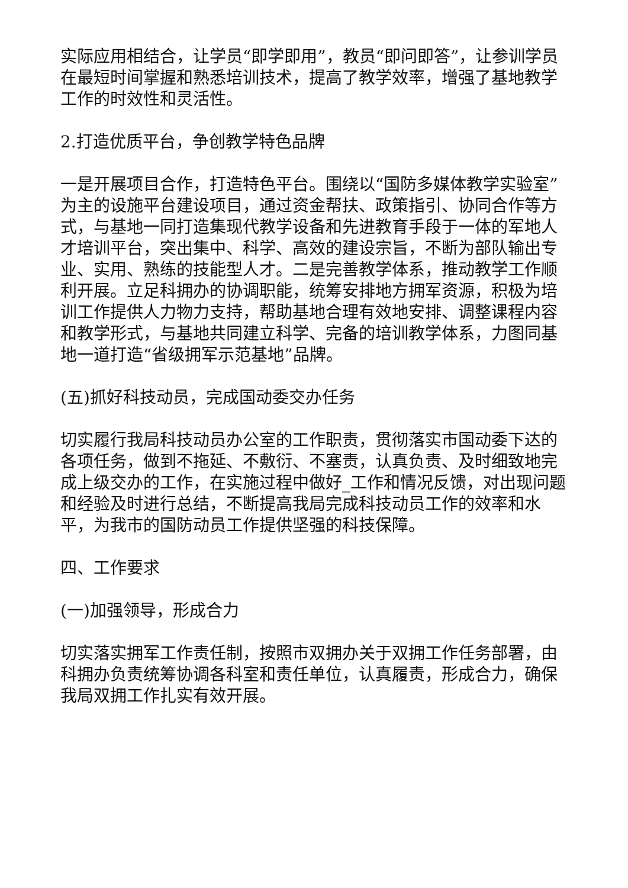实际应用相结合，让学员“即学即用”，教员“即问即答”，让参训学员在最短时间掌握和熟悉培训技术，提高了教学效率，增强了基地教学工作的时效性和灵活性。
2.打造优质平台，争创教学特色品牌
一是开展项目合作，打造特色平台。围绕以“国防多媒体教学实验室”为主的设施平台建设项目，通过资金帮扶、政策指引、协同合作等方式，与基地一同打造集现代教学设备和先进教育手段于一体的军地人才培训平台，突出集中、科学、高效的建设宗旨，不断为部队输出专业、实用、熟练的技能型人才。二是完善教学体系，推动教学工作顺利开展。立足科拥办的协调职能，统筹安排地方拥军资源，积极为培训工作提供人力物力支持，帮助基地合理有效地安排、调整课程内容和教学形式，与基地共同建立科学、完备的培训教学体系，力图同基地一道打造“省级拥军示范基地”品牌。
(五)抓好科技动员，完成国动委交办任务
切实履行我局科技动员办公室的工作职责，贯彻落实市国动委下达的各项任务，做到不拖延、不敷衍、不塞责，认真负责、及时细致地完成上级交办的工作，在实施过程中做好_工作和情况反馈，对出现问题和经验及时进行总结，不断提高我局完成科技动员工作的效率和水平，为我市的国防动员工作提供坚强的科技保障。
四、工作要求
(一)加强领导，形成合力
切实落实拥军工作责任制，按照市双拥办关于双拥工作任务部署，由科拥办负责统筹协调各科室和责任单位，认真履责，形成合力，确保我局双拥工作扎实有效开展。